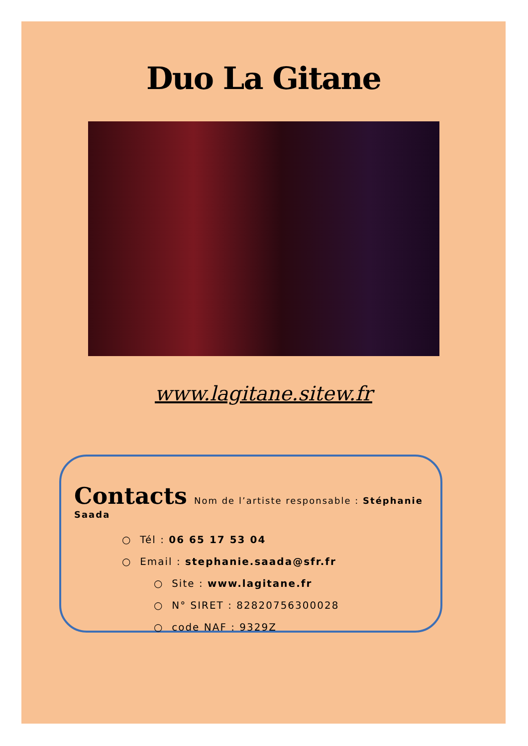Duo La Gitane
www.lagitane.sitew.fr
Contacts Nom de l’artiste responsable : Stéphanie Saada
○ Tél : 06 65 17 53 04
○ Email : stephanie.saada@sfr.fr
○ Site : www.lagitane.fr
○ N° SIRET : 82820756300028
○ code NAF : 9329Z